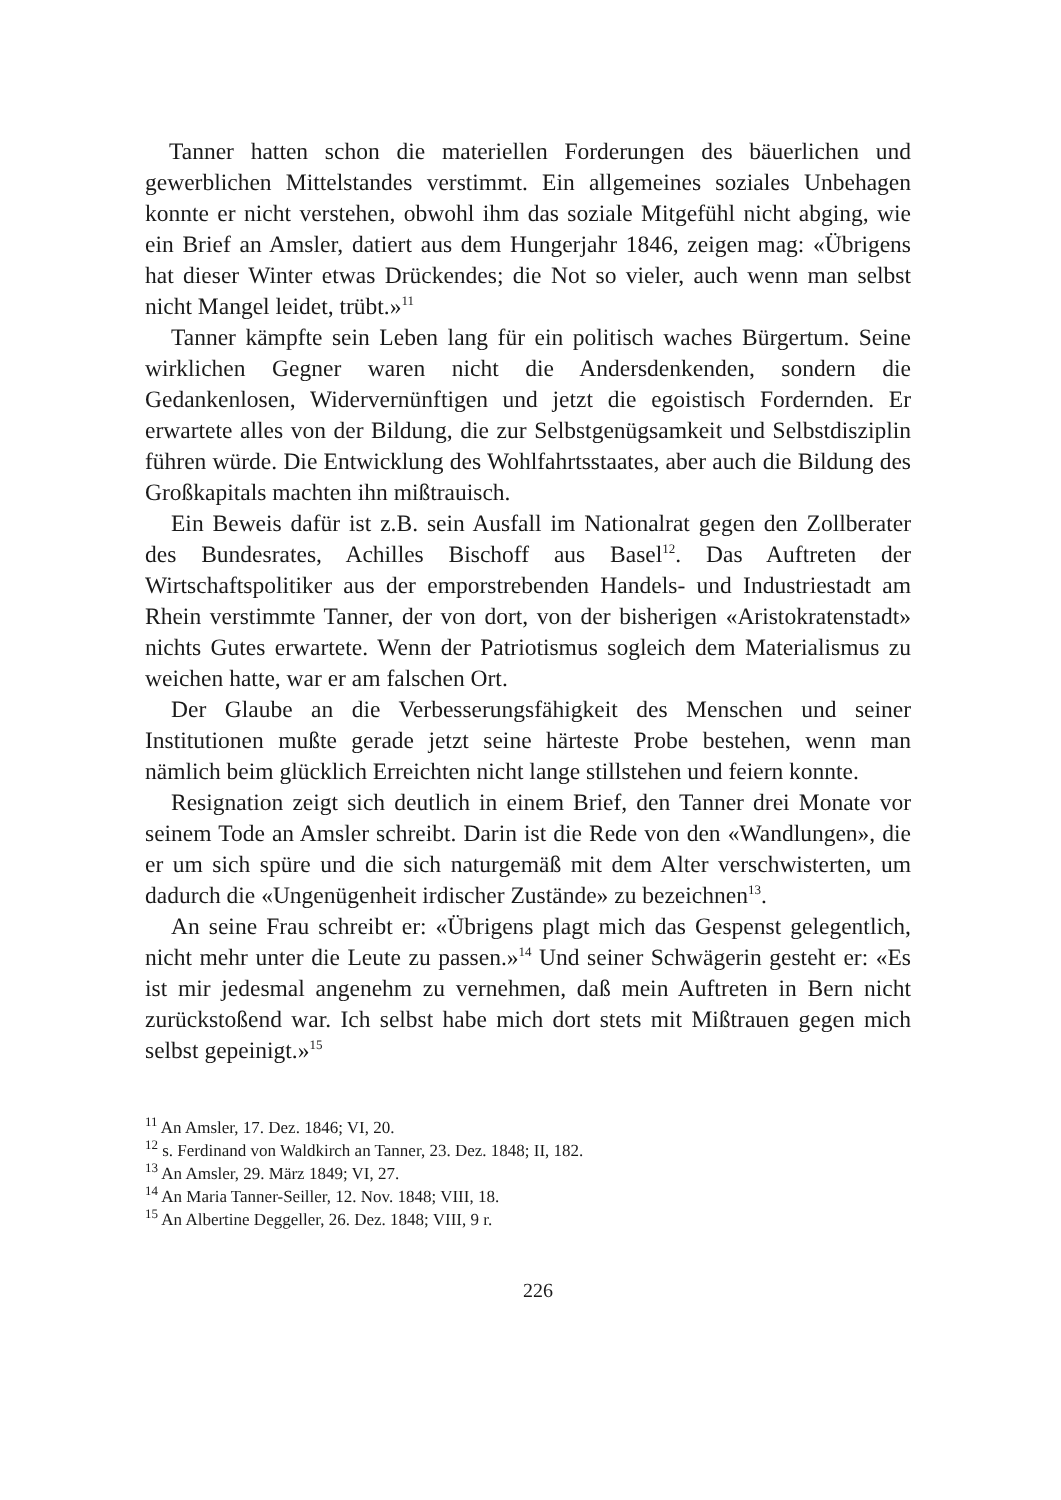Tanner hatten schon die materiellen Forderungen des bäuerlichen und gewerblichen Mittelstandes verstimmt. Ein allgemeines soziales Unbehagen konnte er nicht verstehen, obwohl ihm das soziale Mitgefühl nicht abging, wie ein Brief an Amsler, datiert aus dem Hungerjahr 1846, zeigen mag: «Übrigens hat dieser Winter etwas Drückendes; die Not so vieler, auch wenn man selbst nicht Mangel leidet, trübt.»<sup>11</sup>
Tanner kämpfte sein Leben lang für ein politisch waches Bürgertum. Seine wirklichen Gegner waren nicht die Andersdenkenden, sondern die Gedankenlosen, Widervernünftigen und jetzt die egoistisch Fordernden. Er erwartete alles von der Bildung, die zur Selbstgenügsamkeit und Selbstdisziplin führen würde. Die Entwicklung des Wohlfahrtsstaates, aber auch die Bildung des Großkapitals machten ihn mißtrauisch.
Ein Beweis dafür ist z.B. sein Ausfall im Nationalrat gegen den Zollberater des Bundesrates, Achilles Bischoff aus Basel<sup>12</sup>. Das Auftreten der Wirtschaftspolitiker aus der emporstrebenden Handels- und Industriestadt am Rhein verstimmte Tanner, der von dort, von der bisherigen «Aristokratenstadt» nichts Gutes erwartete. Wenn der Patriotismus sogleich dem Materialismus zu weichen hatte, war er am falschen Ort.
Der Glaube an die Verbesserungsfähigkeit des Menschen und seiner Institutionen mußte gerade jetzt seine härteste Probe bestehen, wenn man nämlich beim glücklich Erreichten nicht lange stillstehen und feiern konnte.
Resignation zeigt sich deutlich in einem Brief, den Tanner drei Monate vor seinem Tode an Amsler schreibt. Darin ist die Rede von den «Wandlungen», die er um sich spüre und die sich naturgemäß mit dem Alter verschwisterten, um dadurch die «Ungenügenheit irdischer Zustände» zu bezeichnen<sup>13</sup>.
An seine Frau schreibt er: «Übrigens plagt mich das Gespenst gelegentlich, nicht mehr unter die Leute zu passen.»<sup>14</sup> Und seiner Schwägerin gesteht er: «Es ist mir jedesmal angenehm zu vernehmen, daß mein Auftreten in Bern nicht zurückstoßend war. Ich selbst habe mich dort stets mit Mißtrauen gegen mich selbst gepeinigt.»<sup>15</sup>
<sup>11</sup> An Amsler, 17. Dez. 1846; VI, 20.
<sup>12</sup> s. Ferdinand von Waldkirch an Tanner, 23. Dez. 1848; II, 182.
<sup>13</sup> An Amsler, 29. März 1849; VI, 27.
<sup>14</sup> An Maria Tanner-Seiller, 12. Nov. 1848; VIII, 18.
<sup>15</sup> An Albertine Deggeller, 26. Dez. 1848; VIII, 9 r.
226